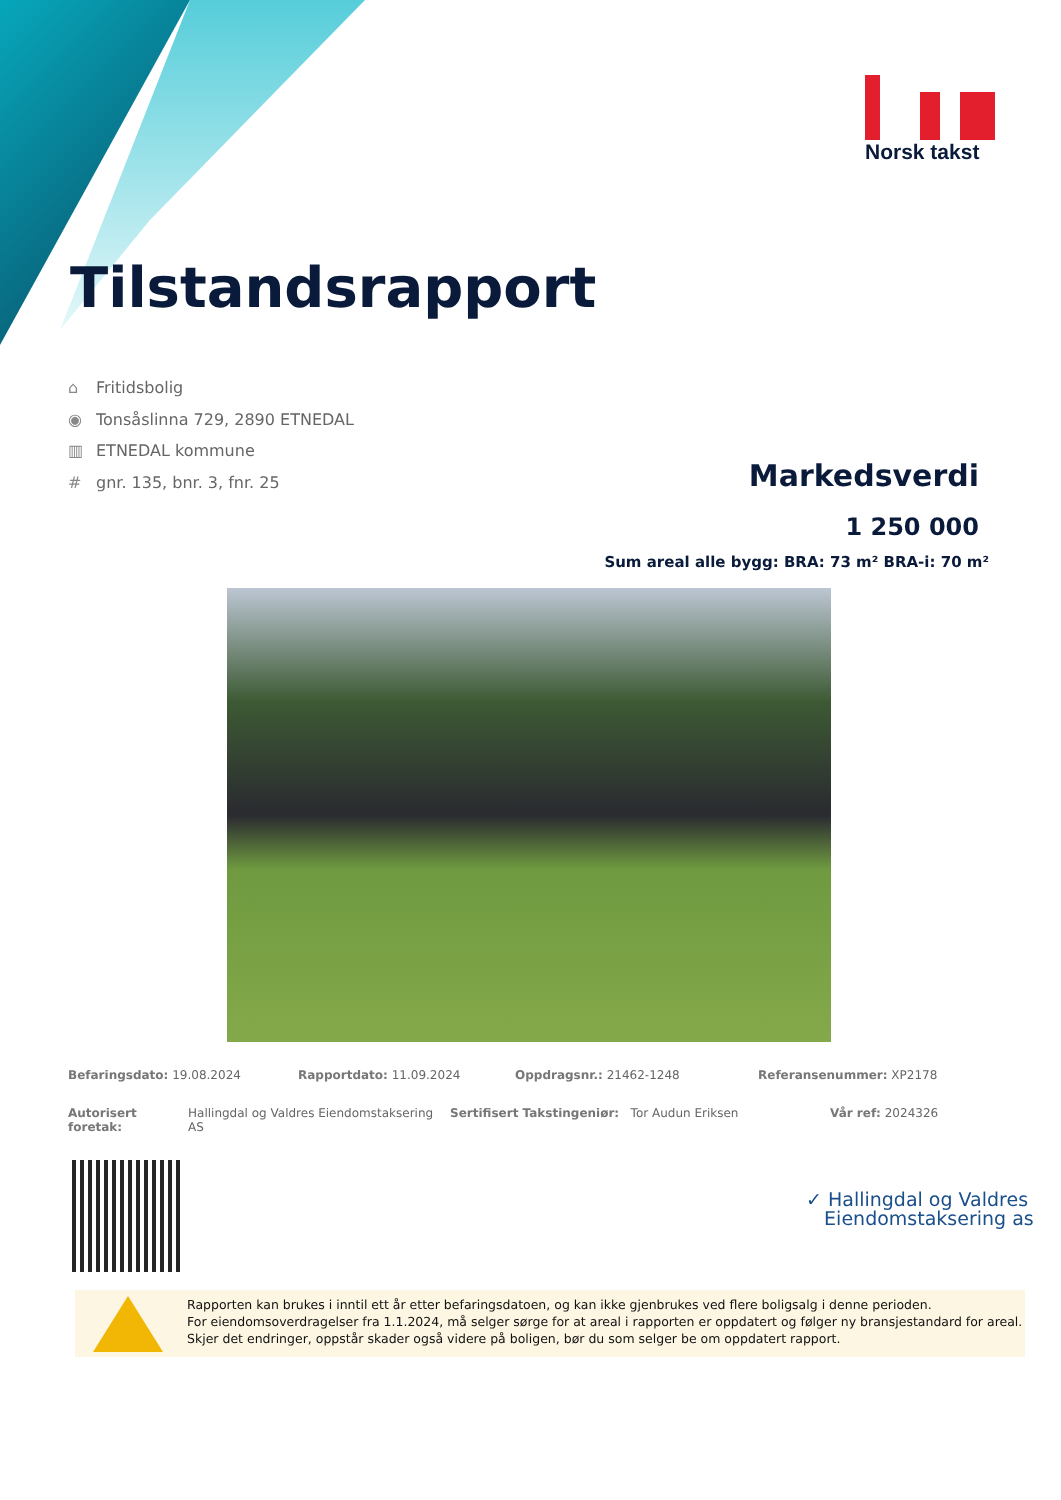Norsk takst
Tilstandsrapport
⌂ Fritidsbolig
◉ Tonsåslinna 729, 2890 ETNEDAL
▥ ETNEDAL kommune
# gnr. 135, bnr. 3, fnr. 25
Markedsverdi
1 250 000
Sum areal alle bygg: BRA: 73 m² BRA-i: 70 m²
Befaringsdato: 19.08.2024 Rapportdato: 11.09.2024 Oppdragsnr.: 21462-1248 Referansenummer: XP2178
Autorisert foretak:
Hallingdal og Valdres Eiendomstaksering AS
Sertifisert Takstingeniør: Tor Audun Eriksen Vår ref: 2024326
✓ Hallingdal og Valdres
Eiendomstaksering as
Rapporten kan brukes i inntil ett år etter befaringsdatoen, og kan ikke gjenbrukes ved flere boligsalg i denne perioden.
For eiendomsoverdragelser fra 1.1.2024, må selger sørge for at areal i rapporten er oppdatert og følger ny bransjestandard for areal.
Skjer det endringer, oppstår skader også videre på boligen, bør du som selger be om oppdatert rapport.